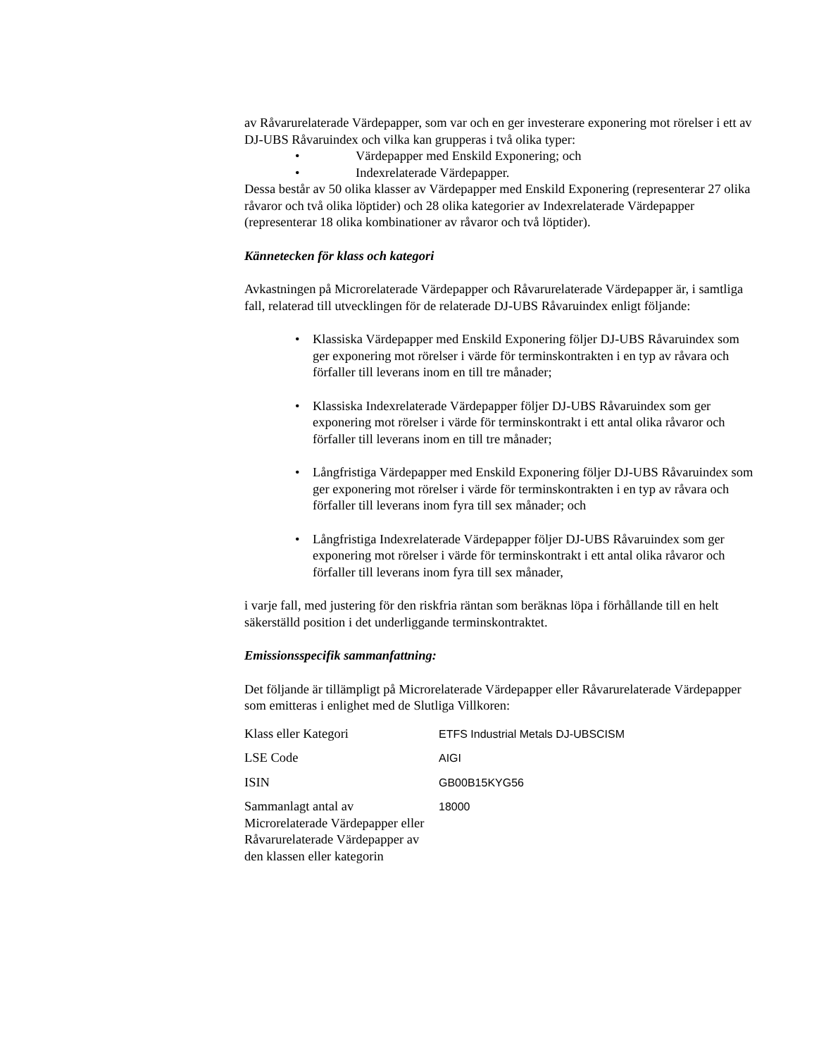av Råvarurelaterade Värdepapper, som var och en ger investerare exponering mot rörelser i ett av DJ-UBS Råvaruindex och vilka kan grupperas i två olika typer:
• Värdepapper med Enskild Exponering; och
• Indexrelaterade Värdepapper.
Dessa består av 50 olika klasser av Värdepapper med Enskild Exponering (representerar 27 olika råvaror och två olika löptider) och 28 olika kategorier av Indexrelaterade Värdepapper (representerar 18 olika kombinationer av råvaror och två löptider).
Kännetecken för klass och kategori
Avkastningen på Microrelaterade Värdepapper och Råvarurelaterade Värdepapper är, i samtliga fall, relaterad till utvecklingen för de relaterade DJ-UBS Råvaruindex enligt följande:
• Klassiska Värdepapper med Enskild Exponering följer DJ-UBS Råvaruindex som ger exponering mot rörelser i värde för terminskontrakten i en typ av råvara och förfaller till leverans inom en till tre månader;
• Klassiska Indexrelaterade Värdepapper följer DJ-UBS Råvaruindex som ger exponering mot rörelser i värde för terminskontrakt i ett antal olika råvaror och förfaller till leverans inom en till tre månader;
• Långfristiga Värdepapper med Enskild Exponering följer DJ-UBS Råvaruindex som ger exponering mot rörelser i värde för terminskontrakten i en typ av råvara och förfaller till leverans inom fyra till sex månader; och
• Långfristiga Indexrelaterade Värdepapper följer DJ-UBS Råvaruindex som ger exponering mot rörelser i värde för terminskontrakt i ett antal olika råvaror och förfaller till leverans inom fyra till sex månader,
i varje fall, med justering för den riskfria räntan som beräknas löpa i förhållande till en helt säkerställd position i det underliggande terminskontraktet.
Emissionsspecifik sammanfattning:
Det följande är tillämpligt på Microrelaterade Värdepapper eller Råvarurelaterade Värdepapper som emitteras i enlighet med de Slutliga Villkoren:
| Klass eller Kategori | ETFS Industrial Metals DJ-UBSCISM |
| LSE Code | AIGI |
| ISIN | GB00B15KYG56 |
| Sammanlagt antal av Microrelaterade Värdepapper eller Råvarurelaterade Värdepapper av den klassen eller kategorin | 18000 |